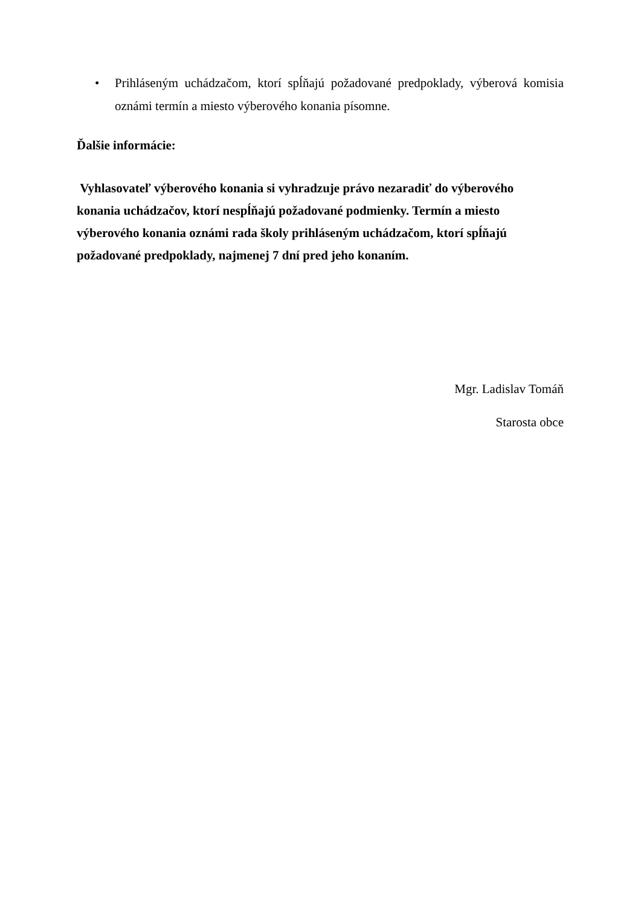• Prihláseným uchádzačom, ktorí spĺňajú požadované predpoklady, výberová komisia oznámi termín a miesto výberového konania písomne.
Ďalšie informácie:
Vyhlasovateľ výberového konania si vyhradzuje právo nezaradiť do výberového
konania uchádzačov, ktorí nespĺňajú požadované podmienky. Termín a miesto
výberového konania oznámi rada školy prihláseným uchádzačom, ktorí spĺňajú
požadované predpoklady, najmenej 7 dní pred jeho konaním.
Mgr. Ladislav Tomáň
Starosta obce